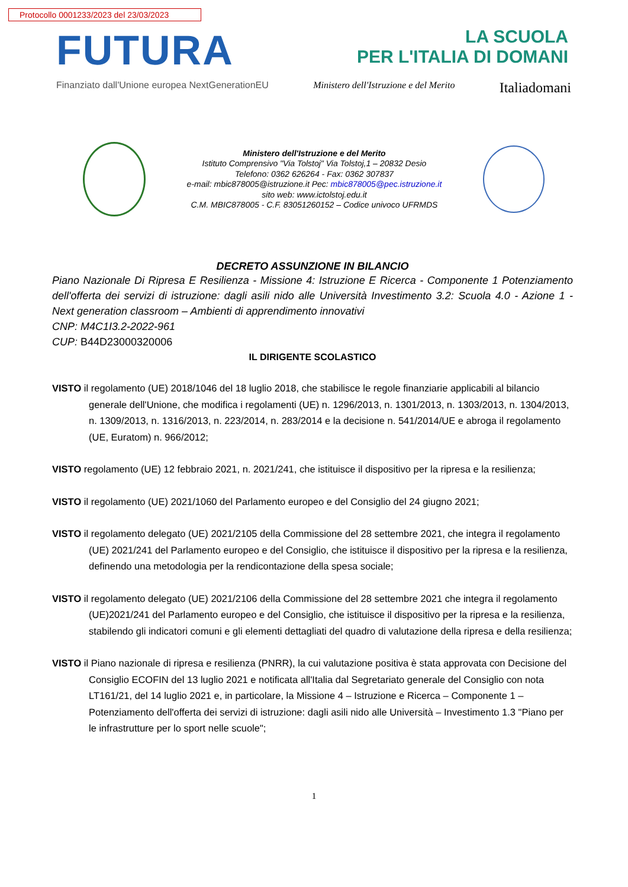Protocollo 0001233/2023 del 23/03/2023
FUTURA
LA SCUOLA
PER L'ITALIA DI DOMANI
Finanziato dall'Unione europea NextGenerationEU Ministero dell'Istruzione e del Merito Italiadomani
Ministero dell'Istruzione e del Merito
Istituto Comprensivo "Via Tolstoj" Via Tolstoj,1 – 20832 Desio
Telefono: 0362 626264 - Fax: 0362 307837
e-mail: mbic878005@istruzione.it Pec: mbic878005@pec.istruzione.it
sito web: www.ictolstoj.edu.it
C.M. MBIC878005 - C.F. 83051260152 – Codice univoco UFRMDS
DECRETO ASSUNZIONE IN BILANCIO
Piano Nazionale Di Ripresa E Resilienza - Missione 4: Istruzione E Ricerca - Componente 1 Potenziamento dell'offerta dei servizi di istruzione: dagli asili nido alle Università Investimento 3.2: Scuola 4.0 - Azione 1 - Next generation classroom – Ambienti di apprendimento innovativi
CNP: M4C1I3.2-2022-961
CUP: B44D23000320006
IL DIRIGENTE SCOLASTICO
VISTO il regolamento (UE) 2018/1046 del 18 luglio 2018, che stabilisce le regole finanziarie applicabili al bilancio generale dell'Unione, che modifica i regolamenti (UE) n. 1296/2013, n. 1301/2013, n. 1303/2013, n. 1304/2013, n. 1309/2013, n. 1316/2013, n. 223/2014, n. 283/2014 e la decisione n. 541/2014/UE e abroga il regolamento (UE, Euratom) n. 966/2012;
VISTO regolamento (UE) 12 febbraio 2021, n. 2021/241, che istituisce il dispositivo per la ripresa e la resilienza;
VISTO il regolamento (UE) 2021/1060 del Parlamento europeo e del Consiglio del 24 giugno 2021;
VISTO il regolamento delegato (UE) 2021/2105 della Commissione del 28 settembre 2021, che integra il regolamento (UE) 2021/241 del Parlamento europeo e del Consiglio, che istituisce il dispositivo per la ripresa e la resilienza, definendo una metodologia per la rendicontazione della spesa sociale;
VISTO il regolamento delegato (UE) 2021/2106 della Commissione del 28 settembre 2021 che integra il regolamento (UE)2021/241 del Parlamento europeo e del Consiglio, che istituisce il dispositivo per la ripresa e la resilienza, stabilendo gli indicatori comuni e gli elementi dettagliati del quadro di valutazione della ripresa e della resilienza;
VISTO il Piano nazionale di ripresa e resilienza (PNRR), la cui valutazione positiva è stata approvata con Decisione del Consiglio ECOFIN del 13 luglio 2021 e notificata all'Italia dal Segretariato generale del Consiglio con nota LT161/21, del 14 luglio 2021 e, in particolare, la Missione 4 – Istruzione e Ricerca – Componente 1 – Potenziamento dell'offerta dei servizi di istruzione: dagli asili nido alle Università – Investimento 1.3 "Piano per le infrastrutture per lo sport nelle scuole";
1